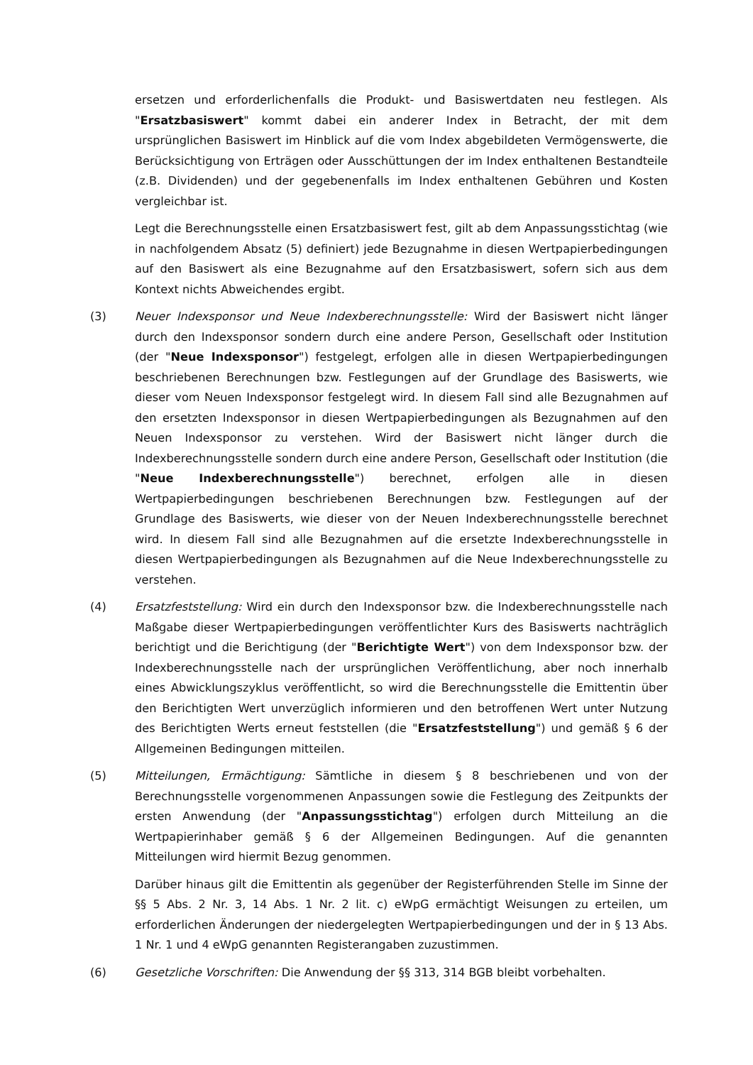ersetzen und erforderlichenfalls die Produkt- und Basiswertdaten neu festlegen. Als "Ersatzbasiswert" kommt dabei ein anderer Index in Betracht, der mit dem ursprünglichen Basiswert im Hinblick auf die vom Index abgebildeten Vermögenswerte, die Berücksichtigung von Erträgen oder Ausschüttungen der im Index enthaltenen Bestandteile (z.B. Dividenden) und der gegebenenfalls im Index enthaltenen Gebühren und Kosten vergleichbar ist.
Legt die Berechnungsstelle einen Ersatzbasiswert fest, gilt ab dem Anpassungsstichtag (wie in nachfolgendem Absatz (5) definiert) jede Bezugnahme in diesen Wertpapierbedingungen auf den Basiswert als eine Bezugnahme auf den Ersatzbasiswert, sofern sich aus dem Kontext nichts Abweichendes ergibt.
(3) Neuer Indexsponsor und Neue Indexberechnungsstelle: Wird der Basiswert nicht länger durch den Indexsponsor sondern durch eine andere Person, Gesellschaft oder Institution (der "Neue Indexsponsor") festgelegt, erfolgen alle in diesen Wertpapierbedingungen beschriebenen Berechnungen bzw. Festlegungen auf der Grundlage des Basiswerts, wie dieser vom Neuen Indexsponsor festgelegt wird. In diesem Fall sind alle Bezugnahmen auf den ersetzten Indexsponsor in diesen Wertpapierbedingungen als Bezugnahmen auf den Neuen Indexsponsor zu verstehen. Wird der Basiswert nicht länger durch die Indexberechnungsstelle sondern durch eine andere Person, Gesellschaft oder Institution (die "Neue Indexberechnungsstelle") berechnet, erfolgen alle in diesen Wertpapierbedingungen beschriebenen Berechnungen bzw. Festlegungen auf der Grundlage des Basiswerts, wie dieser von der Neuen Indexberechnungsstelle berechnet wird. In diesem Fall sind alle Bezugnahmen auf die ersetzte Indexberechnungsstelle in diesen Wertpapierbedingungen als Bezugnahmen auf die Neue Indexberechnungsstelle zu verstehen.
(4) Ersatzfeststellung: Wird ein durch den Indexsponsor bzw. die Indexberechnungsstelle nach Maßgabe dieser Wertpapierbedingungen veröffentlichter Kurs des Basiswerts nachträglich berichtigt und die Berichtigung (der "Berichtigte Wert") von dem Indexsponsor bzw. der Indexberechnungsstelle nach der ursprünglichen Veröffentlichung, aber noch innerhalb eines Abwicklungszyklus veröffentlicht, so wird die Berechnungsstelle die Emittentin über den Berichtigten Wert unverzüglich informieren und den betroffenen Wert unter Nutzung des Berichtigten Werts erneut feststellen (die "Ersatzfeststellung") und gemäß § 6 der Allgemeinen Bedingungen mitteilen.
(5) Mitteilungen, Ermächtigung: Sämtliche in diesem § 8 beschriebenen und von der Berechnungsstelle vorgenommenen Anpassungen sowie die Festlegung des Zeitpunkts der ersten Anwendung (der "Anpassungsstichtag") erfolgen durch Mitteilung an die Wertpapierinhaber gemäß § 6 der Allgemeinen Bedingungen. Auf die genannten Mitteilungen wird hiermit Bezug genommen.
Darüber hinaus gilt die Emittentin als gegenüber der Registerführenden Stelle im Sinne der §§ 5 Abs. 2 Nr. 3, 14 Abs. 1 Nr. 2 lit. c) eWpG ermächtigt Weisungen zu erteilen, um erforderlichen Änderungen der niedergelegten Wertpapierbedingungen und der in § 13 Abs. 1 Nr. 1 und 4 eWpG genannten Registerangaben zuzustimmen.
(6) Gesetzliche Vorschriften: Die Anwendung der §§ 313, 314 BGB bleibt vorbehalten.